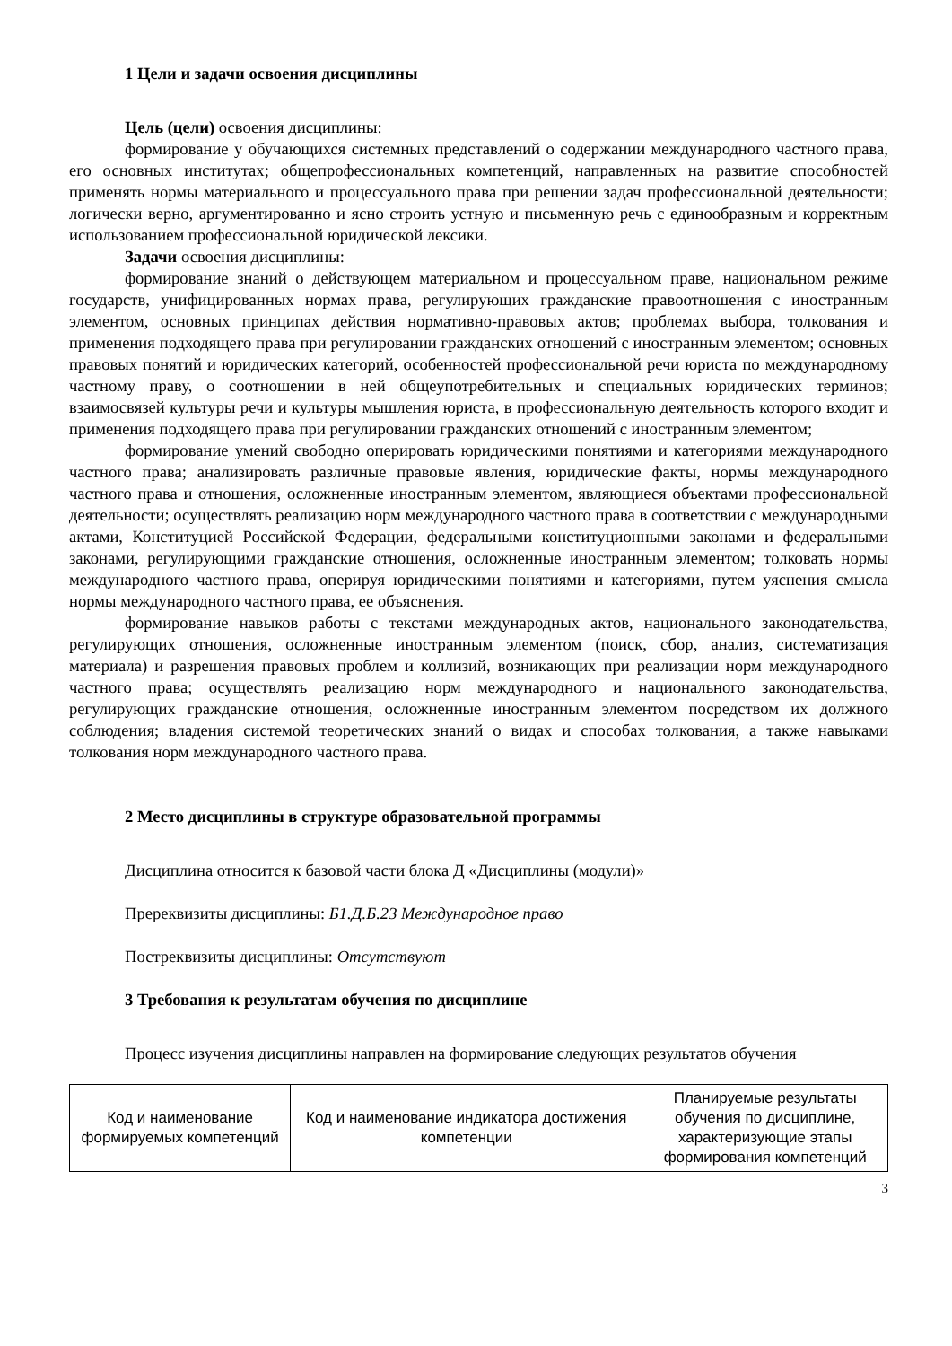1 Цели и задачи освоения дисциплины
Цель (цели) освоения дисциплины:
формирование у обучающихся системных представлений о содержании международного частного права, его основных институтах; общепрофессиональных компетенций, направленных на развитие способностей применять нормы материального и процессуального права при решении задач профессиональной деятельности; логически верно, аргументированно и ясно строить устную и письменную речь с единообразным и корректным использованием профессиональной юридической лексики.
Задачи освоения дисциплины:
формирование знаний о действующем материальном и процессуальном праве, национальном режиме государств, унифицированных нормах права, регулирующих гражданские правоотношения с иностранным элементом, основных принципах действия нормативно-правовых актов; проблемах выбора, толкования и применения подходящего права при регулировании гражданских отношений с иностранным элементом; основных правовых понятий и юридических категорий, особенностей профессиональной речи юриста по международному частному праву, о соотношении в ней общеупотребительных и специальных юридических терминов; взаимосвязей культуры речи и культуры мышления юриста, в профессиональную деятельность которого входит и применения подходящего права при регулировании гражданских отношений с иностранным элементом;
формирование умений свободно оперировать юридическими понятиями и категориями международного частного права; анализировать различные правовые явления, юридические факты, нормы международного частного права и отношения, осложненные иностранным элементом, являющиеся объектами профессиональной деятельности; осуществлять реализацию норм международного частного права в соответствии с международными актами, Конституцией Российской Федерации, федеральными конституционными законами и федеральными законами, регулирующими гражданские отношения, осложненные иностранным элементом; толковать нормы международного частного права, оперируя юридическими понятиями и категориями, путем уяснения смысла нормы международного частного права, ее объяснения.
формирование навыков работы с текстами международных актов, национального законодательства, регулирующих отношения, осложненные иностранным элементом (поиск, сбор, анализ, систематизация материала) и разрешения правовых проблем и коллизий, возникающих при реализации норм международного частного права; осуществлять реализацию норм международного и национального законодательства, регулирующих гражданские отношения, осложненные иностранным элементом посредством их должного соблюдения; владения системой теоретических знаний о видах и способах толкования, а также навыками толкования норм международного частного права.
2 Место дисциплины в структуре образовательной программы
Дисциплина относится к базовой части блока Д «Дисциплины (модули)»
Пререквизиты дисциплины: Б1.Д.Б.23 Международное право
Постреквизиты дисциплины: Отсутствуют
3 Требования к результатам обучения по дисциплине
Процесс изучения дисциплины направлен на формирование следующих результатов обучения
| Код и наименование формируемых компетенций | Код и наименование индикатора достижения компетенции | Планируемые результаты обучения по дисциплине, характеризующие этапы формирования компетенций |
3